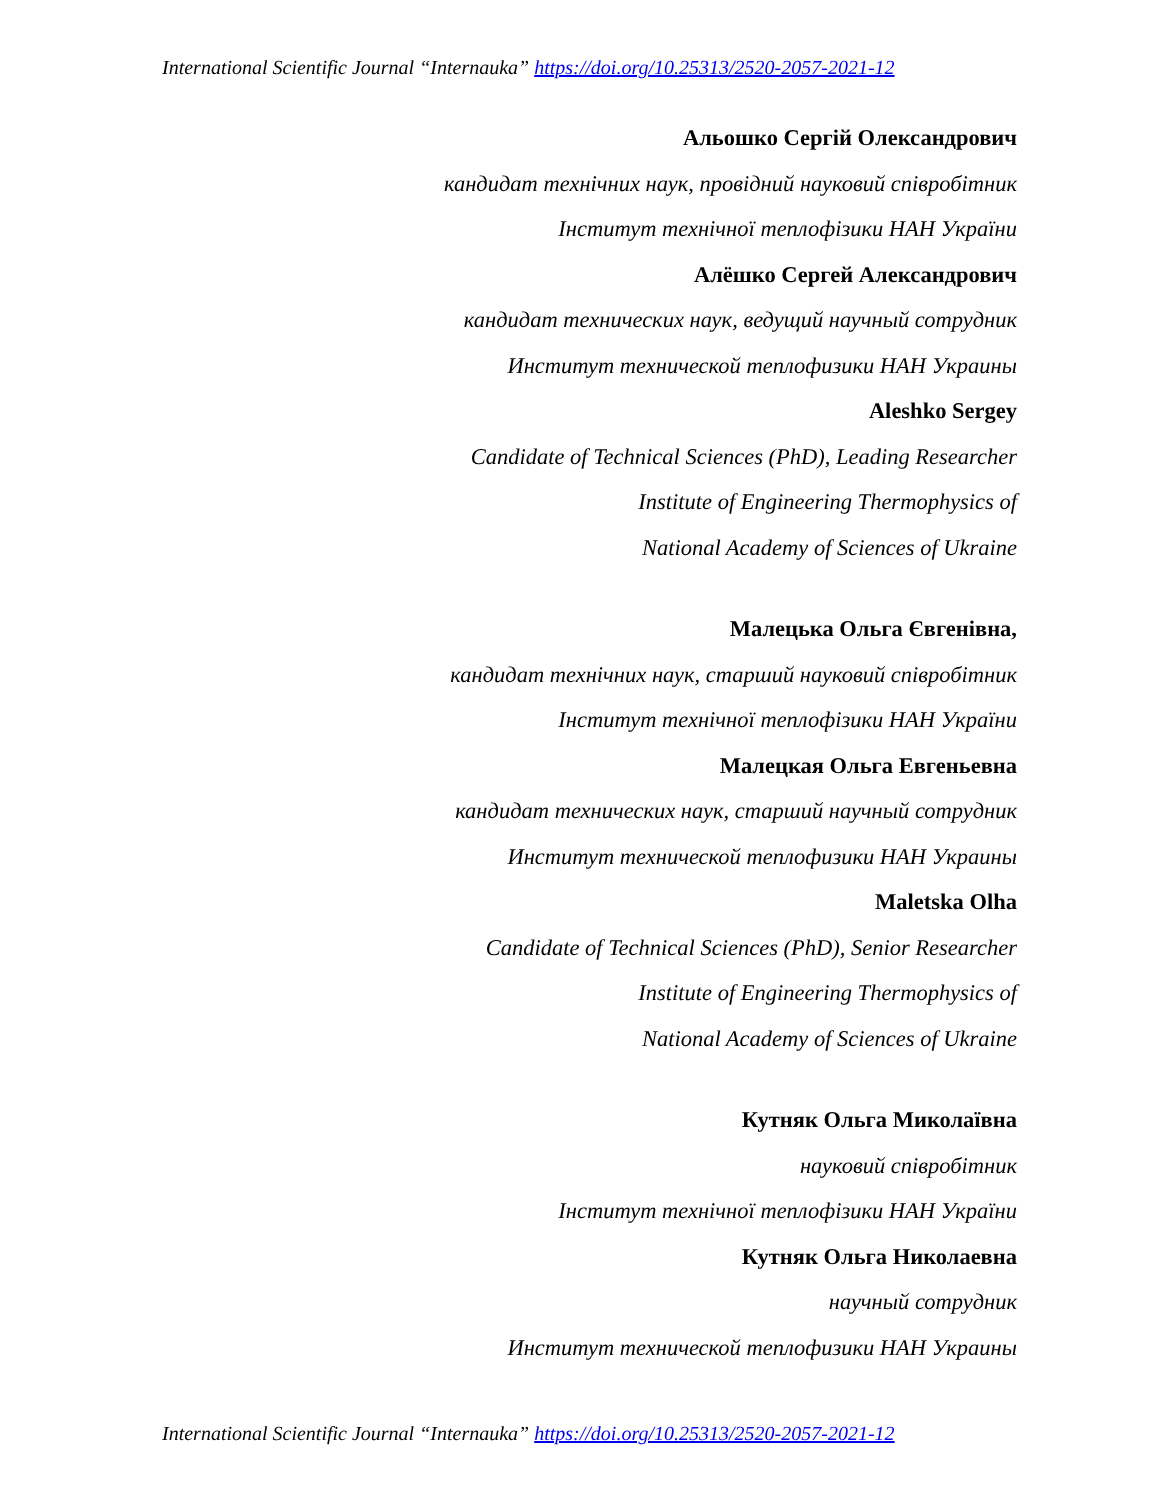International Scientific Journal “Internauka” https://doi.org/10.25313/2520-2057-2021-12
Альошко Сергій Олександрович
кандидат технічних наук, провідний науковий співробітник
Інститут технічної теплофізики НАН України
Алёшко Сергей Александрович
кандидат технических наук, ведущий научный сотрудник
Институт технической теплофизики НАН Украины
Aleshko Sergey
Candidate of Technical Sciences (PhD), Leading Researcher
Institute of Engineering Thermophysics of
National Academy of Sciences of Ukraine
Малецька Ольга Євгенівна,
кандидат технічних наук, старший науковий співробітник
Інститут технічної теплофізики НАН України
Малецкая Ольга Евгеньевна
кандидат технических наук, старший научный сотрудник
Институт технической теплофизики НАН Украины
Maletska Olha
Candidate of Technical Sciences (PhD), Senior Researcher
Institute of Engineering Thermophysics of
National Academy of Sciences of Ukraine
Кутняк Ольга Миколаївна
науковий співробітник
Інститут технічної теплофізики НАН України
Кутняк Ольга Николаевна
научный сотрудник
Институт технической теплофизики НАН Украины
International Scientific Journal “Internauka” https://doi.org/10.25313/2520-2057-2021-12